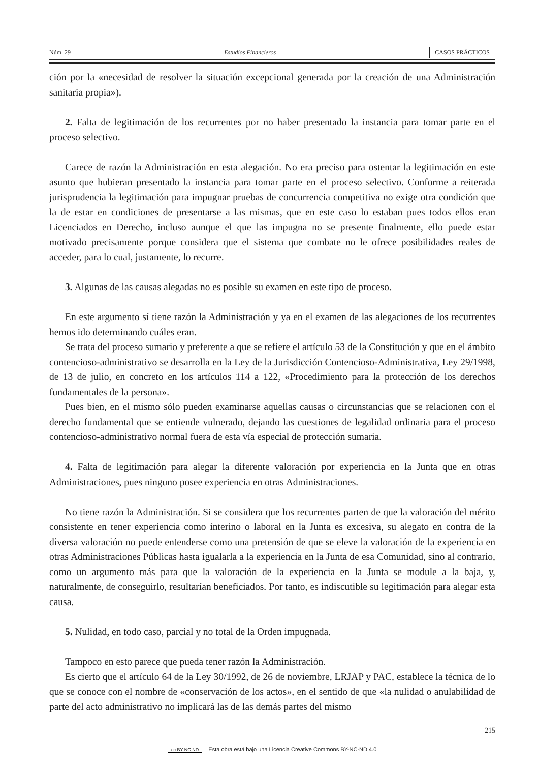Núm. 29 Estudios Financieros CASOS PRÁCTICOS
ción por la «necesidad de resolver la situación excepcional generada por la creación de una Administración sanitaria propia»).
2. Falta de legitimación de los recurrentes por no haber presentado la instancia para tomar parte en el proceso selectivo.
Carece de razón la Administración en esta alegación. No era preciso para ostentar la legitimación en este asunto que hubieran presentado la instancia para tomar parte en el proceso selectivo. Conforme a reiterada jurisprudencia la legitimación para impugnar pruebas de concurrencia competitiva no exige otra condición que la de estar en condiciones de presentarse a las mismas, que en este caso lo estaban pues todos ellos eran Licenciados en Derecho, incluso aunque el que las impugna no se presente finalmente, ello puede estar motivado precisamente porque considera que el sistema que combate no le ofrece posibilidades reales de acceder, para lo cual, justamente, lo recurre.
3. Algunas de las causas alegadas no es posible su examen en este tipo de proceso.
En este argumento sí tiene razón la Administración y ya en el examen de las alegaciones de los recurrentes hemos ido determinando cuáles eran.
Se trata del proceso sumario y preferente a que se refiere el artículo 53 de la Constitución y que en el ámbito contencioso-administrativo se desarrolla en la Ley de la Jurisdicción Contencioso-Administrativa, Ley 29/1998, de 13 de julio, en concreto en los artículos 114 a 122, «Procedimiento para la protección de los derechos fundamentales de la persona».
Pues bien, en el mismo sólo pueden examinarse aquellas causas o circunstancias que se relacionen con el derecho fundamental que se entiende vulnerado, dejando las cuestiones de legalidad ordinaria para el proceso contencioso-administrativo normal fuera de esta vía especial de protección sumaria.
4. Falta de legitimación para alegar la diferente valoración por experiencia en la Junta que en otras Administraciones, pues ninguno posee experiencia en otras Administraciones.
No tiene razón la Administración. Si se considera que los recurrentes parten de que la valoración del mérito consistente en tener experiencia como interino o laboral en la Junta es excesiva, su alegato en contra de la diversa valoración no puede entenderse como una pretensión de que se eleve la valoración de la experiencia en otras Administraciones Públicas hasta igualarla a la experiencia en la Junta de esa Comunidad, sino al contrario, como un argumento más para que la valoración de la experiencia en la Junta se module a la baja, y, naturalmente, de conseguirlo, resultarían beneficiados. Por tanto, es indiscutible su legitimación para alegar esta causa.
5. Nulidad, en todo caso, parcial y no total de la Orden impugnada.
Tampoco en esto parece que pueda tener razón la Administración.
Es cierto que el artículo 64 de la Ley 30/1992, de 26 de noviembre, LRJAP y PAC, establece la técnica de lo que se conoce con el nombre de «conservación de los actos», en el sentido de que «la nulidad o anulabilidad de parte del acto administrativo no implicará las de las demás partes del mismo
215
cc BY NC ND Esta obra está bajo una Licencia Creative Commons BY-NC-ND 4.0